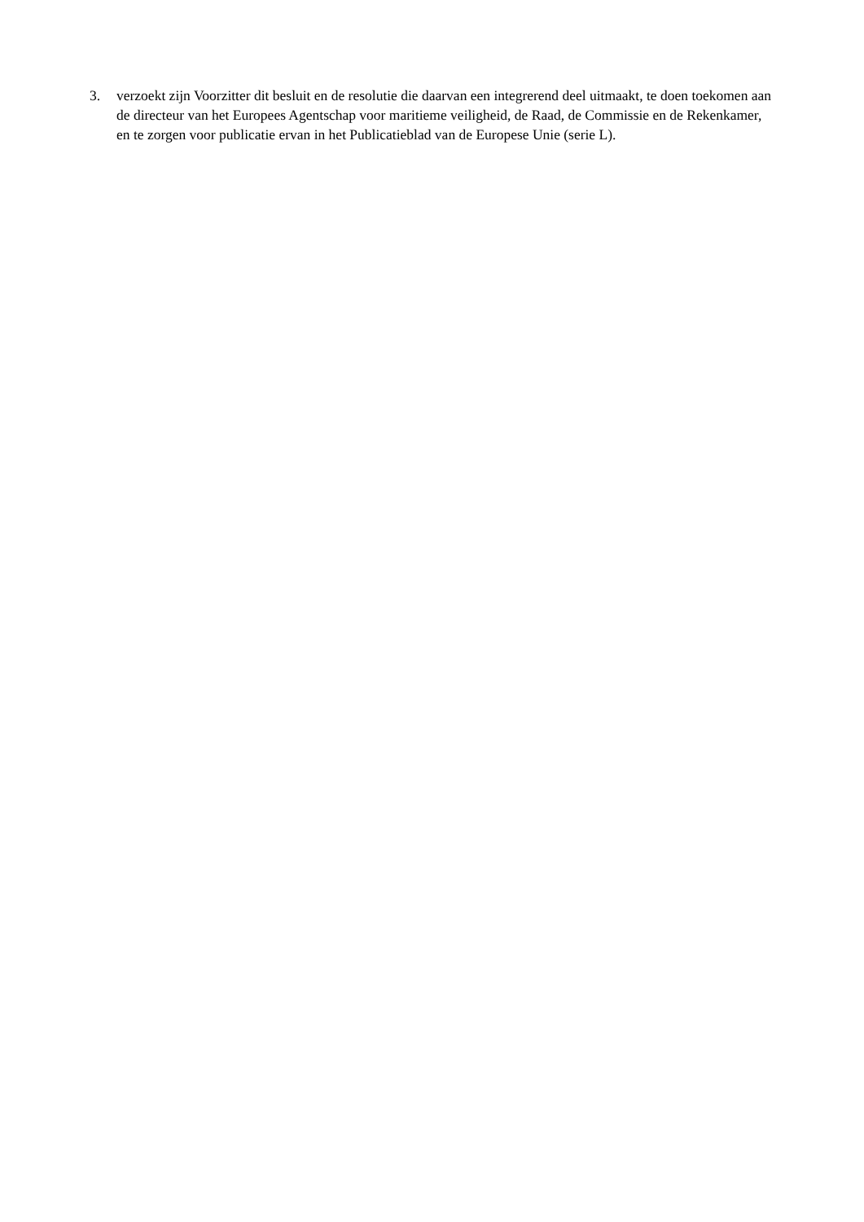3. verzoekt zijn Voorzitter dit besluit en de resolutie die daarvan een integrerend deel uitmaakt, te doen toekomen aan de directeur van het Europees Agentschap voor maritieme veiligheid, de Raad, de Commissie en de Rekenkamer, en te zorgen voor publicatie ervan in het Publicatieblad van de Europese Unie (serie L).